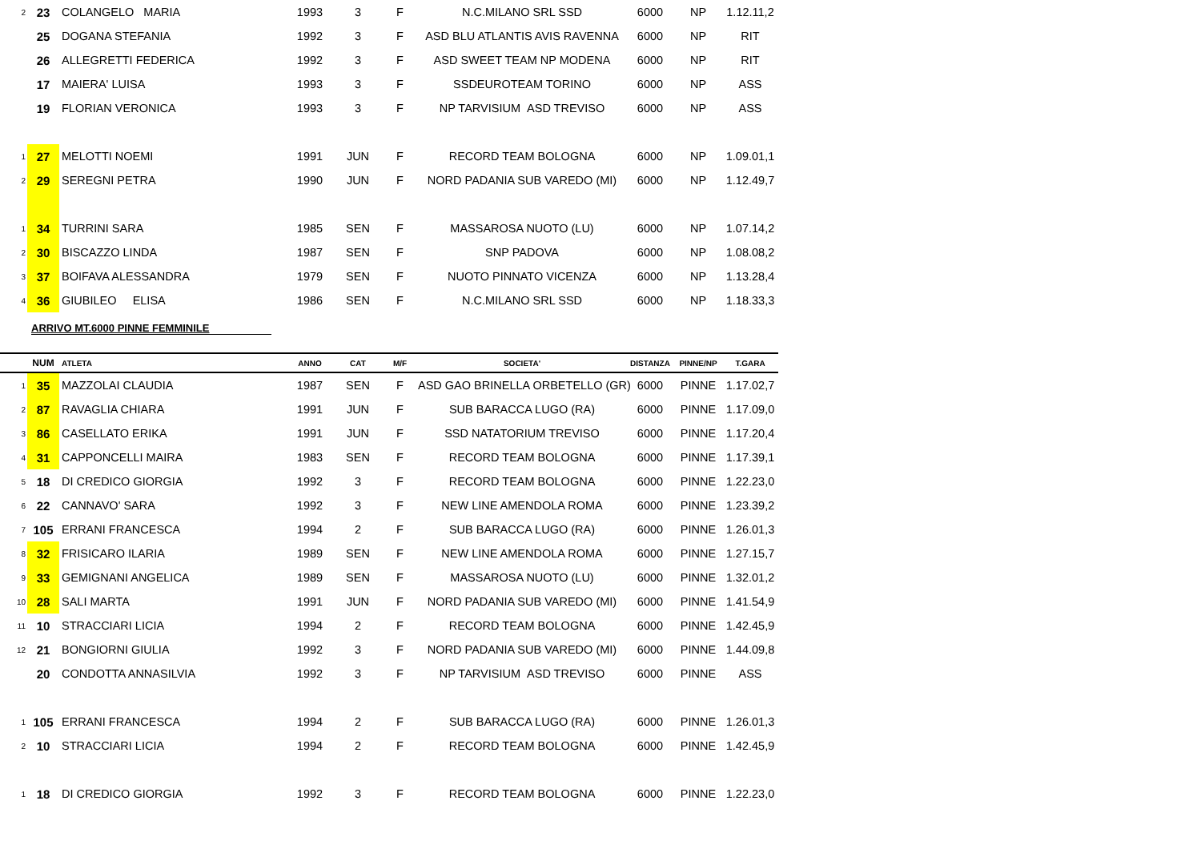| 2 | 23 | COLANGELO MARIA | 1993 | 3 | F | N.C.MILANO SRL SSD | 6000 | NP | 1.12.11,2 |
| | 25 | DOGANA STEFANIA | 1992 | 3 | F | ASD BLU ATLANTIS AVIS RAVENNA | 6000 | NP | RIT |
| | 26 | ALLEGRETTI FEDERICA | 1992 | 3 | F | ASD SWEET TEAM NP MODENA | 6000 | NP | RIT |
| | 17 | MAIERA' LUISA | 1993 | 3 | F | SSDEUROTEAM TORINO | 6000 | NP | ASS |
| | 19 | FLORIAN VERONICA | 1993 | 3 | F | NP TARVISIUM ASD TREVISO | 6000 | NP | ASS |
| 1 | 27 | MELOTTI NOEMI | 1991 | JUN | F | RECORD TEAM BOLOGNA | 6000 | NP | 1.09.01,1 |
| 2 | 29 | SEREGNI PETRA | 1990 | JUN | F | NORD PADANIA SUB VAREDO (MI) | 6000 | NP | 1.12.49,7 |
| 1 | 34 | TURRINI SARA | 1985 | SEN | F | MASSAROSA NUOTO (LU) | 6000 | NP | 1.07.14,2 |
| 2 | 30 | BISCAZZO LINDA | 1987 | SEN | F | SNP PADOVA | 6000 | NP | 1.08.08,2 |
| 3 | 37 | BOIFAVA ALESSANDRA | 1979 | SEN | F | NUOTO PINNATO VICENZA | 6000 | NP | 1.13.28,4 |
| 4 | 36 | GIUBILEO ELISA | 1986 | SEN | F | N.C.MILANO SRL SSD | 6000 | NP | 1.18.33,3 |
ARRIVO MT.6000 PINNE FEMMINILE
| | NUM | ATLETA | ANNO | CAT | M/F | SOCIETA' | DISTANZA | PINNE/NP | T.GARA |
| --- | --- | --- | --- | --- | --- | --- | --- | --- | --- |
| 1 | 35 | MAZZOLAI CLAUDIA | 1987 | SEN | F | ASD GAO BRINELLA ORBETELLO (GR) | 6000 | PINNE | 1.17.02,7 |
| 2 | 87 | RAVAGLIA CHIARA | 1991 | JUN | F | SUB BARACCA LUGO (RA) | 6000 | PINNE | 1.17.09,0 |
| 3 | 86 | CASELLATO ERIKA | 1991 | JUN | F | SSD NATATORIUM TREVISO | 6000 | PINNE | 1.17.20,4 |
| 4 | 31 | CAPPONCELLI MAIRA | 1983 | SEN | F | RECORD TEAM BOLOGNA | 6000 | PINNE | 1.17.39,1 |
| 5 | 18 | DI CREDICO GIORGIA | 1992 | 3 | F | RECORD TEAM BOLOGNA | 6000 | PINNE | 1.22.23,0 |
| 6 | 22 | CANNAVO' SARA | 1992 | 3 | F | NEW LINE AMENDOLA ROMA | 6000 | PINNE | 1.23.39,2 |
| 7 | 105 | ERRANI FRANCESCA | 1994 | 2 | F | SUB BARACCA LUGO (RA) | 6000 | PINNE | 1.26.01,3 |
| 8 | 32 | FRISICARO ILARIA | 1989 | SEN | F | NEW LINE AMENDOLA ROMA | 6000 | PINNE | 1.27.15,7 |
| 9 | 33 | GEMIGNANI ANGELICA | 1989 | SEN | F | MASSAROSA NUOTO (LU) | 6000 | PINNE | 1.32.01,2 |
| 10 | 28 | SALI MARTA | 1991 | JUN | F | NORD PADANIA SUB VAREDO (MI) | 6000 | PINNE | 1.41.54,9 |
| 11 | 10 | STRACCIARI LICIA | 1994 | 2 | F | RECORD TEAM BOLOGNA | 6000 | PINNE | 1.42.45,9 |
| 12 | 21 | BONGIORNI GIULIA | 1992 | 3 | F | NORD PADANIA SUB VAREDO (MI) | 6000 | PINNE | 1.44.09,8 |
| | 20 | CONDOTTA ANNASILVIA | 1992 | 3 | F | NP TARVISIUM ASD TREVISO | 6000 | PINNE | ASS |
| 1 | 105 | ERRANI FRANCESCA | 1994 | 2 | F | SUB BARACCA LUGO (RA) | 6000 | PINNE | 1.26.01,3 |
| 2 | 10 | STRACCIARI LICIA | 1994 | 2 | F | RECORD TEAM BOLOGNA | 6000 | PINNE | 1.42.45,9 |
| 1 | 18 | DI CREDICO GIORGIA | 1992 | 3 | F | RECORD TEAM BOLOGNA | 6000 | PINNE | 1.22.23,0 |